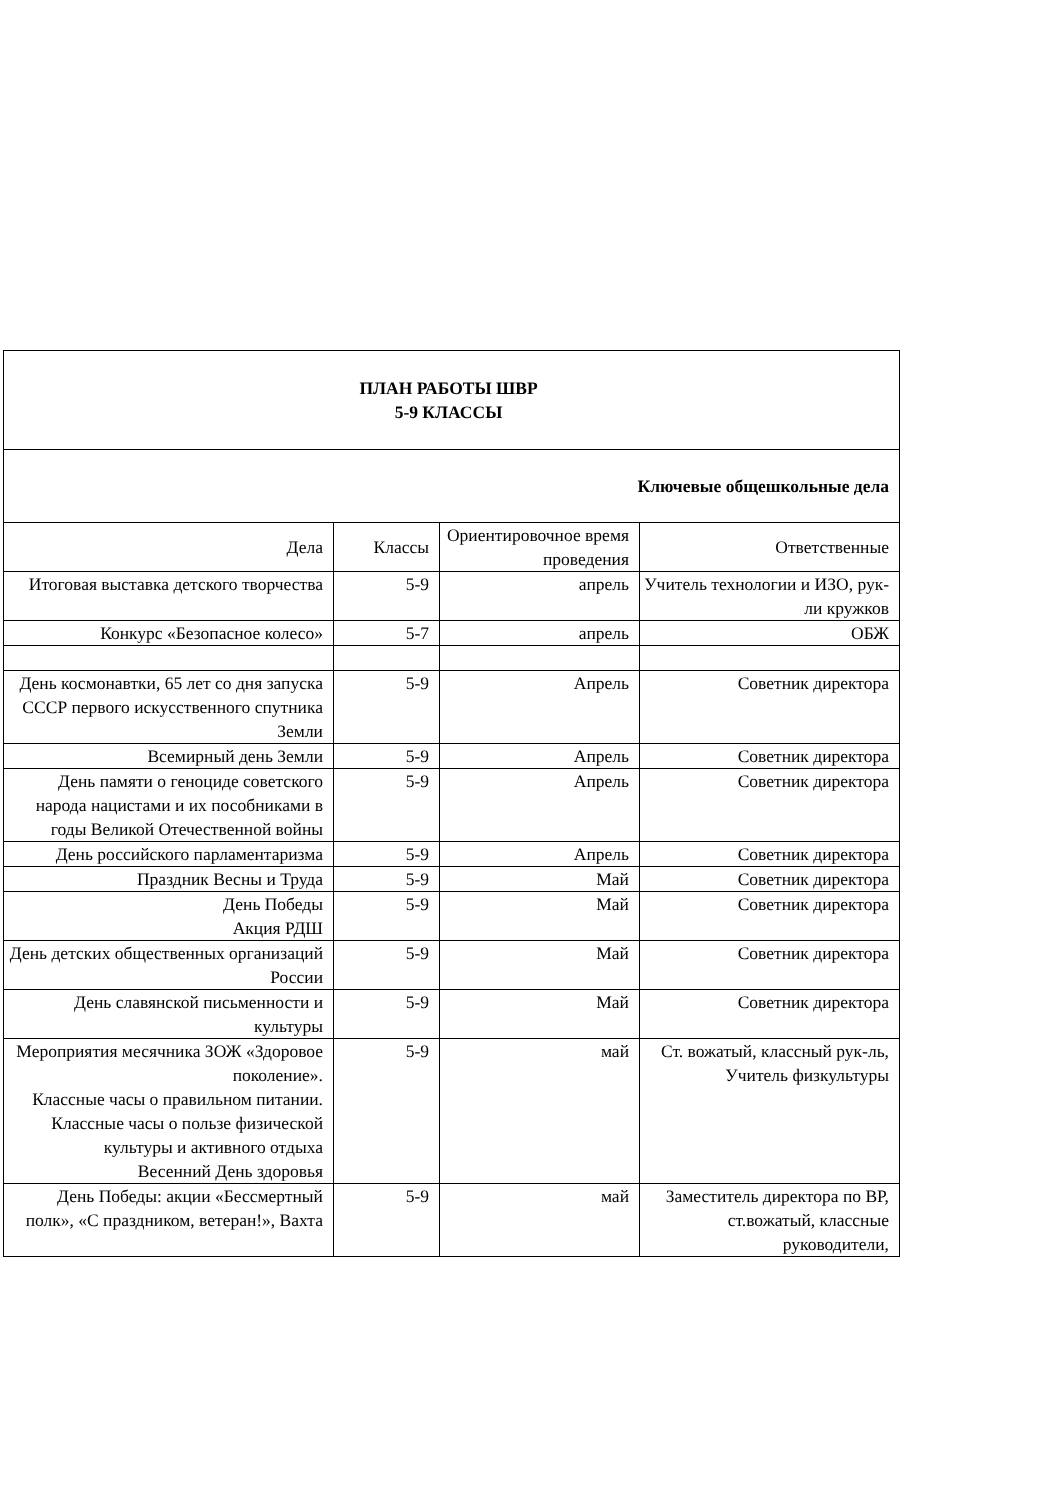| ПЛАН РАБОТЫ ШВР 5-9 КЛАССЫ | | | |
| Ключевые общешкольные дела | | | |
| Дела | Классы | Ориентировочное время проведения | Ответственные |
| Итоговая выставка детского творчества | 5-9 | апрель | Учитель технологии и ИЗО, рук-ли кружков |
| Конкурс «Безопасное колесо» | 5-7 | апрель | ОБЖ |
| День космонавтки, 65 лет со дня запуска СССР первого искусственного спутника Земли | 5-9 | Апрель | Советник директора |
| Всемирный день Земли | 5-9 | Апрель | Советник директора |
| День памяти о геноциде советского народа нацистами и их пособниками в годы Великой Отечественной войны | 5-9 | Апрель | Советник директора |
| День российского парламентаризма | 5-9 | Апрель | Советник директора |
| Праздник Весны и Труда | 5-9 | Май | Советник директора |
| День Победы Акция РДШ | 5-9 | Май | Советник директора |
| День детских общественных организаций России | 5-9 | Май | Советник директора |
| День славянской письменности и культуры | 5-9 | Май | Советник директора |
| Мероприятия месячника ЗОЖ «Здоровое поколение». Классные часы о правильном питании. Классные часы о пользе физической культуры и активного отдыха Весенний День здоровья | 5-9 | май | Ст. вожатый, классный рук-ль, Учитель физкультуры |
| День Победы: акции «Бессмертный полк», «С праздником, ветеран!», Вахта | 5-9 | май | Заместитель директора по ВР, ст.вожатый, классные руководители, |